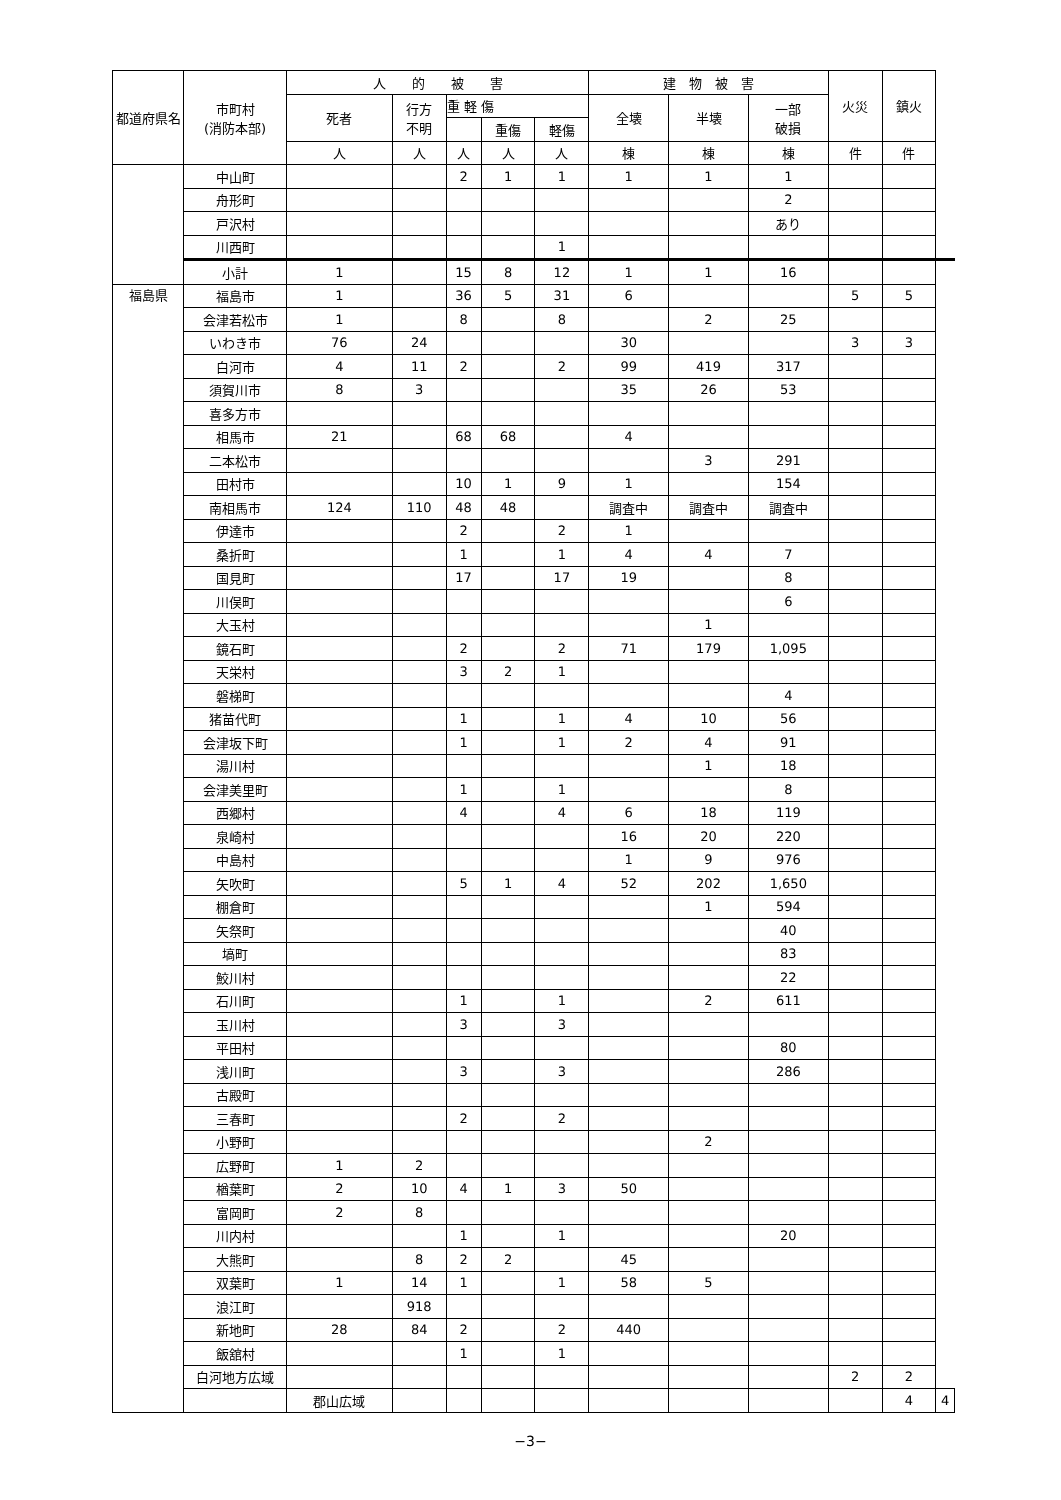| 都道府県名 | 市町村 (消防本部) | 人 的 被 害 | | | | | 建 物 被 害 | | | 火災 | 鎮火 | |
| --- | --- | --- | --- | --- | --- | --- | --- | --- | --- | --- | --- | --- |
| | | 死者 | 行方 不明 | 重 軽 傷 | | | 全壊 | 半壊 | 一部 破損 | | | |
| | | | | | 重傷 | 軽傷 | | | | | | |
| | | 人 | 人 | 人 | 人 | 人 | 棟 | 棟 | 棟 | 件 | 件 | |
| | 中山町 | | | 2 | 1 | 1 | 1 | 1 | 1 | | | |
| | 舟形町 | | | | | | | | 2 | | | |
| | 戸沢村 | | | | | | | | あり | | | |
| | 川西町 | | | | | 1 | | | | | | |
| | 小計 | 1 | | 15 | 8 | 12 | 1 | 1 | 16 | | | |
| 福島県 | 福島市 | 1 | | 36 | 5 | 31 | 6 | | | 5 | 5 | |
| | 会津若松市 | 1 | | 8 | | 8 | | 2 | 25 | | | |
| | いわき市 | 76 | 24 | | | | 30 | | | 3 | 3 | |
| | 白河市 | 4 | 11 | 2 | | 2 | 99 | 419 | 317 | | | |
| | 須賀川市 | 8 | 3 | | | | 35 | 26 | 53 | | | |
| | 喜多方市 | | | | | | | | | | | |
| | 相馬市 | 21 | | 68 | 68 | | 4 | | | | | |
| | 二本松市 | | | | | | | 3 | 291 | | | |
| | 田村市 | | | 10 | 1 | 9 | 1 | | 154 | | | |
| | 南相馬市 | 124 | 110 | 48 | 48 | | 調査中 | 調査中 | 調査中 | | | |
| | 伊達市 | | | 2 | | 2 | 1 | | | | | |
| | 桑折町 | | | 1 | | 1 | 4 | 4 | 7 | | | |
| | 国見町 | | | 17 | | 17 | 19 | | 8 | | | |
| | 川俣町 | | | | | | | | 6 | | | |
| | 大玉村 | | | | | | | 1 | | | | |
| | 鏡石町 | | | 2 | | 2 | 71 | 179 | 1,095 | | | |
| | 天栄村 | | | 3 | 2 | 1 | | | | | | |
| | 磐梯町 | | | | | | | | 4 | | | |
| | 猪苗代町 | | | 1 | | 1 | 4 | 10 | 56 | | | |
| | 会津坂下町 | | | 1 | | 1 | 2 | 4 | 91 | | | |
| | 湯川村 | | | | | | | 1 | 18 | | | |
| | 会津美里町 | | | 1 | | 1 | | | 8 | | | |
| | 西郷村 | | | 4 | | 4 | 6 | 18 | 119 | | | |
| | 泉崎村 | | | | | | 16 | 20 | 220 | | | |
| | 中島村 | | | | | | 1 | 9 | 976 | | | |
| | 矢吹町 | | | 5 | 1 | 4 | 52 | 202 | 1,650 | | | |
| | 棚倉町 | | | | | | | 1 | 594 | | | |
| | 矢祭町 | | | | | | | | 40 | | | |
| | 塙町 | | | | | | | | 83 | | | |
| | 鮫川村 | | | | | | | | 22 | | | |
| | 石川町 | | | 1 | | 1 | | 2 | 611 | | | |
| | 玉川村 | | | 3 | | 3 | | | | | | |
| | 平田村 | | | | | | | | 80 | | | |
| | 浅川町 | | | 3 | | 3 | | | 286 | | | |
| | 古殿町 | | | | | | | | | | | |
| | 三春町 | | | 2 | | 2 | | | | | | |
| | 小野町 | | | | | | | 2 | | | | |
| | 広野町 | 1 | 2 | | | | | | | | | |
| | 楢葉町 | 2 | 10 | 4 | 1 | 3 | 50 | | | | | |
| | 富岡町 | 2 | 8 | | | | | | | | | |
| | 川内村 | | | 1 | | 1 | | | 20 | | | |
| | 大熊町 | | 8 | 2 | 2 | | 45 | | | | | |
| | 双葉町 | 1 | 14 | 1 | | 1 | 58 | 5 | | | | |
| | 浪江町 | | 918 | | | | | | | | | |
| | 新地町 | 28 | 84 | 2 | | 2 | 440 | | | | | |
| | 飯舘村 | | | 1 | | 1 | | | | | | |
| | 白河地方広域 | | | | | | | | | 2 | 2 | |
| | | 郡山広域 | | | | | | | | | 4 | 4 |
−3−